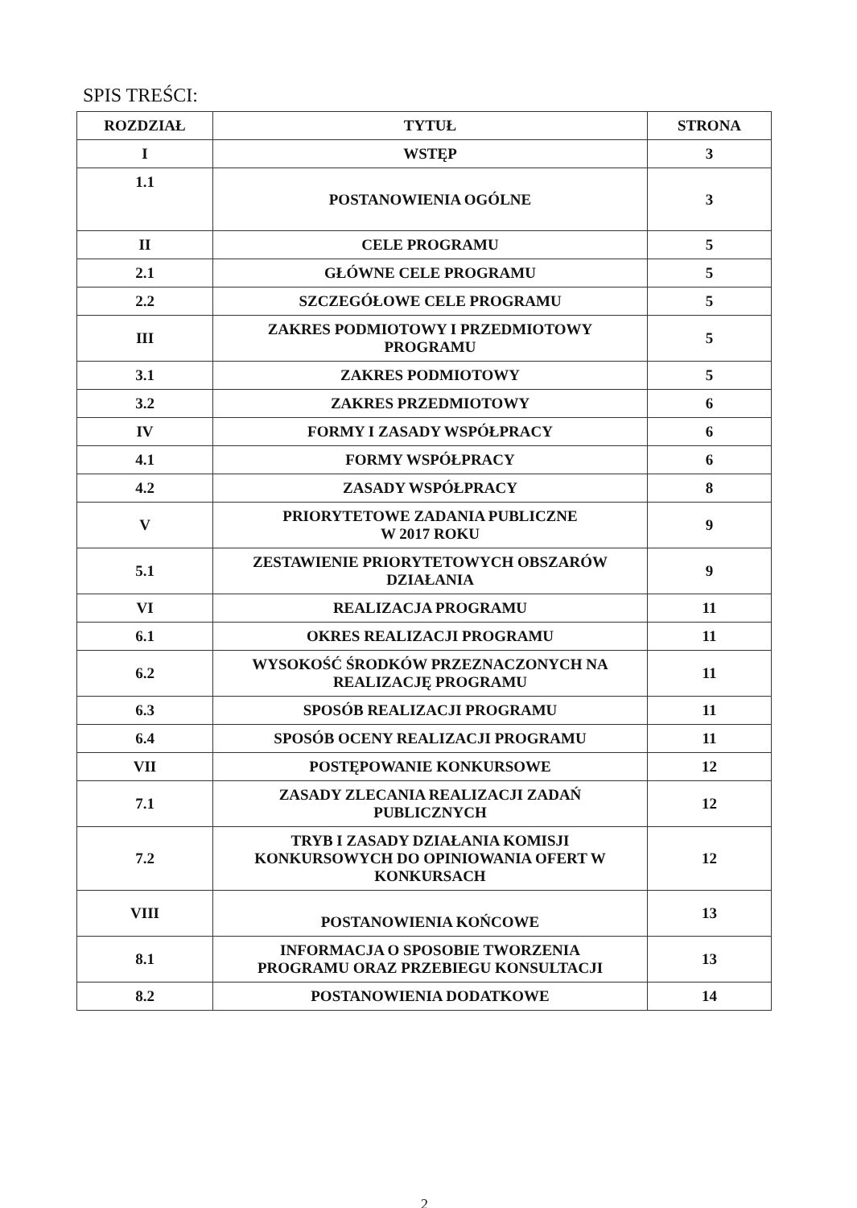SPIS TREŚCI:
| ROZDZIAŁ | TYTUŁ | STRONA |
| --- | --- | --- |
| I | WSTĘP | 3 |
| 1.1 | POSTANOWIENIA OGÓLNE | 3 |
| II | CELE PROGRAMU | 5 |
| 2.1 | GŁÓWNE CELE PROGRAMU | 5 |
| 2.2 | SZCZEGÓŁOWE CELE PROGRAMU | 5 |
| III | ZAKRES PODMIOTOWY I PRZEDMIOTOWY PROGRAMU | 5 |
| 3.1 | ZAKRES PODMIOTOWY | 5 |
| 3.2 | ZAKRES PRZEDMIOTOWY | 6 |
| IV | FORMY I ZASADY WSPÓŁPRACY | 6 |
| 4.1 | FORMY WSPÓŁPRACY | 6 |
| 4.2 | ZASADY WSPÓŁPRACY | 8 |
| V | PRIORYTETOWE ZADANIA PUBLICZNE W 2017 ROKU | 9 |
| 5.1 | ZESTAWIENIE PRIORYTETOWYCH OBSZARÓW DZIAŁANIA | 9 |
| VI | REALIZACJA PROGRAMU | 11 |
| 6.1 | OKRES REALIZACJI PROGRAMU | 11 |
| 6.2 | WYSOKOŚĆ ŚRODKÓW PRZEZNACZONYCH NA REALIZACJĘ PROGRAMU | 11 |
| 6.3 | SPOSÓB REALIZACJI PROGRAMU | 11 |
| 6.4 | SPOSÓB OCENY REALIZACJI PROGRAMU | 11 |
| VII | POSTĘPOWANIE KONKURSOWE | 12 |
| 7.1 | ZASADY ZLECANIA REALIZACJI ZADAŃ PUBLICZNYCH | 12 |
| 7.2 | TRYB I ZASADY DZIAŁANIA KOMISJI KONKURSOWYCH DO OPINIOWANIA OFERT W KONKURSACH | 12 |
| VIII | POSTANOWIENIA KOŃCOWE | 13 |
| 8.1 | INFORMACJA O SPOSOBIE TWORZENIA PROGRAMU ORAZ PRZEBIEGU KONSULTACJI | 13 |
| 8.2 | POSTANOWIENIA DODATKOWE | 14 |
2